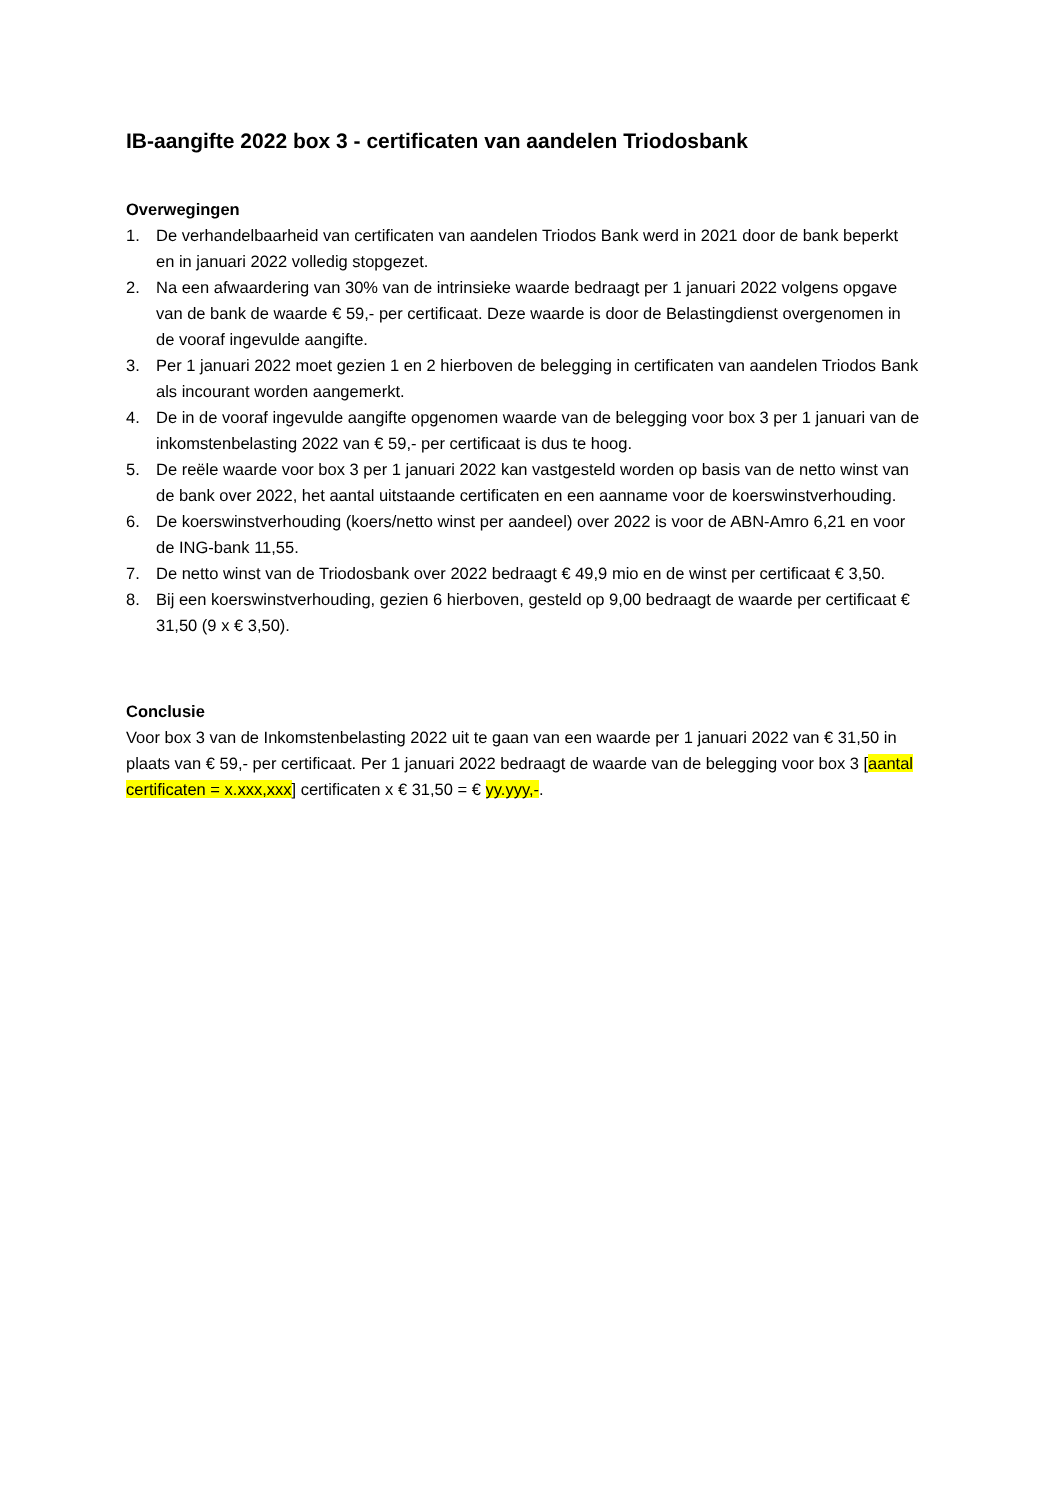IB-aangifte 2022 box 3 - certificaten van aandelen Triodosbank
Overwegingen
1. De verhandelbaarheid van certificaten van aandelen Triodos Bank werd in 2021 door de bank beperkt en in januari 2022 volledig stopgezet.
2. Na een afwaardering van 30% van de intrinsieke waarde bedraagt per 1 januari 2022 volgens opgave van de bank de waarde € 59,- per certificaat. Deze waarde is door de Belastingdienst overgenomen in de vooraf ingevulde aangifte.
3. Per 1 januari 2022 moet gezien 1 en 2 hierboven de belegging in certificaten van aandelen Triodos Bank als incourant worden aangemerkt.
4. De in de vooraf ingevulde aangifte opgenomen waarde van de belegging voor box 3 per 1 januari van de inkomstenbelasting 2022 van € 59,- per certificaat is dus te hoog.
5. De reële waarde voor box 3 per 1 januari 2022 kan vastgesteld worden op basis van de netto winst van de bank over 2022, het aantal uitstaande certificaten en een aanname voor de koerswinstverhouding.
6. De koerswinstverhouding (koers/netto winst per aandeel) over 2022 is voor de ABN-Amro 6,21 en voor de ING-bank 11,55.
7. De netto winst van de Triodosbank over 2022 bedraagt € 49,9 mio en de winst per certificaat € 3,50.
8. Bij een koerswinstverhouding, gezien 6 hierboven, gesteld op 9,00 bedraagt de waarde per certificaat € 31,50 (9 x € 3,50).
Conclusie
Voor box 3 van de Inkomstenbelasting 2022 uit te gaan van een waarde per 1 januari 2022 van € 31,50 in plaats van € 59,- per certificaat. Per 1 januari 2022 bedraagt de waarde van de belegging voor box 3 [aantal certificaten = x.xxx,xxx] certificaten x € 31,50 = € yy.yyy,-.